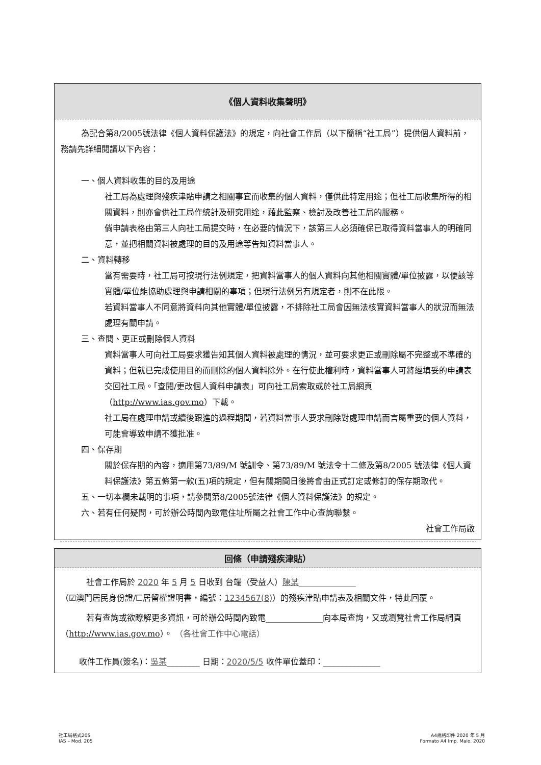《個人資料收集聲明》
為配合第8/2005號法律《個人資料保護法》的規定，向社會工作局（以下簡稱“社工局”）提供個人資料前，務請先詳細閱讀以下內容：
一、個人資料收集的目的及用途
社工局為處理與殘疾津貼申請之相關事宜而收集的個人資料，僅供此特定用途；但社工局收集所得的相關資料，則亦會供社工局作統計及研究用途，藉此監察、檢討及改善社工局的服務。
倘申請表格由第三人向社工局提交時，在必要的情況下，該第三人必須確保已取得資料當事人的明確同意，並把相關資料被處理的目的及用途等告知資料當事人。
二、資料轉移
當有需要時，社工局可按現行法例規定，把資料當事人的個人資料向其他相關實體/單位披露，以便該等實體/單位能協助處理與申請相關的事項；但現行法例另有規定者，則不在此限。
若資料當事人不同意將資料向其他實體/單位披露，不排除社工局會因無法核實資料當事人的狀況而無法處理有關申請。
三、查閱、更正或刪除個人資料
資料當事人可向社工局要求獲告知其個人資料被處理的情況，並可要求更正或刪除屬不完整或不準確的資料；但就已完成使用目的而刪除的個人資料除外。在行使此權利時，資料當事人可將經填妥的申請表交回社工局。「查閱/更改個人資料申請表」可向社工局索取或於社工局網頁（http://www.ias.gov.mo）下載。
社工局在處理申請或續後跟進的過程期間，若資料當事人要求刪除對處理申請而言屬重要的個人資料，可能會導致申請不獲批准。
四、保存期
關於保存期的內容，適用第73/89/M 號訓令、第73/89/M 號法令十二條及第8/2005 號法律《個人資料保護法》第五條第一款(五)項的規定，但有關期間日後將會由正式訂定或修訂的保存期取代。
五、一切本欄未載明的事項，請參閱第8/2005號法律《個人資料保護法》的規定。
六、若有任何疑問，可於辦公時間內致電住址所屬之社會工作中心查詢聯繫。
社會工作局啟
回條（申請殘疾津貼）
社會工作局於 2020 年 5 月 5 日收到 台端（受益人）陳某______________
（☑澳門居民身份證/☐居留權證明書，編號：1234567(8)）的殘疾津貼申請表及相關文件，特此回覆。
若有查詢或欲瞭解更多資訊，可於辦公時間內致電______________向本局查詢，又或瀏覽社會工作局網頁（http://www.ias.gov.mo）。 （各社會工作中心電話）
收件工作員(簽名)：吳某________ 日期：2020/5/5 收件單位蓋印：______________
社工局格式205
IAS – Mod. 205
A4規格印件 2020 年 5 月
Formato A4 Imp. Maio. 2020